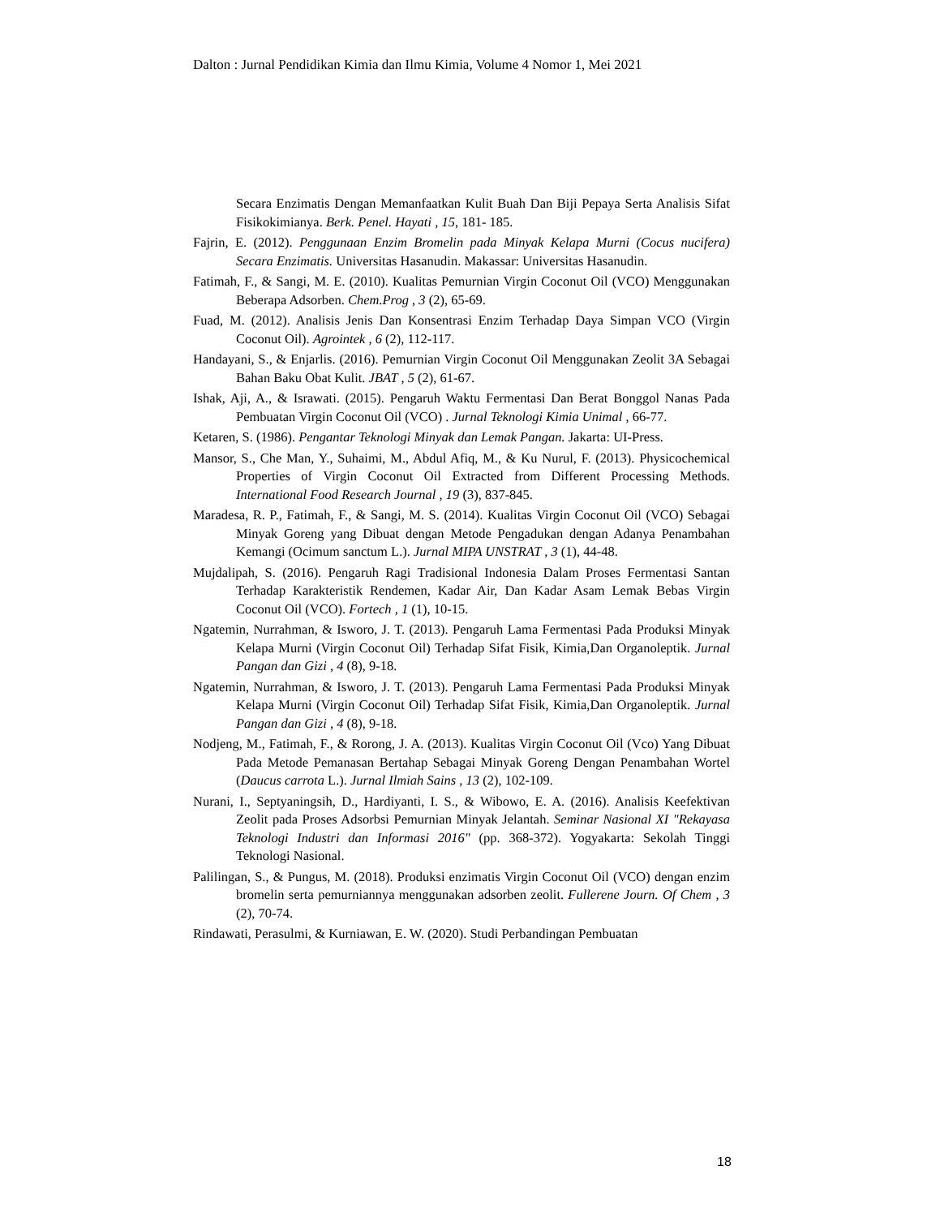Dalton : Jurnal Pendidikan Kimia dan Ilmu Kimia, Volume 4 Nomor 1, Mei 2021
Secara Enzimatis Dengan Memanfaatkan Kulit Buah Dan Biji Pepaya Serta Analisis Sifat Fisikokimianya. Berk. Penel. Hayati , 15, 181- 185.
Fajrin, E. (2012). Penggunaan Enzim Bromelin pada Minyak Kelapa Murni (Cocus nucifera) Secara Enzimatis. Universitas Hasanudin. Makassar: Universitas Hasanudin.
Fatimah, F., & Sangi, M. E. (2010). Kualitas Pemurnian Virgin Coconut Oil (VCO) Menggunakan Beberapa Adsorben. Chem.Prog , 3 (2), 65-69.
Fuad, M. (2012). Analisis Jenis Dan Konsentrasi Enzim Terhadap Daya Simpan VCO (Virgin Coconut Oil). Agrointek , 6 (2), 112-117.
Handayani, S., & Enjarlis. (2016). Pemurnian Virgin Coconut Oil Menggunakan Zeolit 3A Sebagai Bahan Baku Obat Kulit. JBAT , 5 (2), 61-67.
Ishak, Aji, A., & Israwati. (2015). Pengaruh Waktu Fermentasi Dan Berat Bonggol Nanas Pada Pembuatan Virgin Coconut Oil (VCO) . Jurnal Teknologi Kimia Unimal , 66-77.
Ketaren, S. (1986). Pengantar Teknologi Minyak dan Lemak Pangan. Jakarta: UI-Press.
Mansor, S., Che Man, Y., Suhaimi, M., Abdul Afiq, M., & Ku Nurul, F. (2013). Physicochemical Properties of Virgin Coconut Oil Extracted from Different Processing Methods. International Food Research Journal , 19 (3), 837-845.
Maradesa, R. P., Fatimah, F., & Sangi, M. S. (2014). Kualitas Virgin Coconut Oil (VCO) Sebagai Minyak Goreng yang Dibuat dengan Metode Pengadukan dengan Adanya Penambahan Kemangi (Ocimum sanctum L.). Jurnal MIPA UNSTRAT , 3 (1), 44-48.
Mujdalipah, S. (2016). Pengaruh Ragi Tradisional Indonesia Dalam Proses Fermentasi Santan Terhadap Karakteristik Rendemen, Kadar Air, Dan Kadar Asam Lemak Bebas Virgin Coconut Oil (VCO). Fortech , 1 (1), 10-15.
Ngatemin, Nurrahman, & Isworo, J. T. (2013). Pengaruh Lama Fermentasi Pada Produksi Minyak Kelapa Murni (Virgin Coconut Oil) Terhadap Sifat Fisik, Kimia,Dan Organoleptik. Jurnal Pangan dan Gizi , 4 (8), 9-18.
Ngatemin, Nurrahman, & Isworo, J. T. (2013). Pengaruh Lama Fermentasi Pada Produksi Minyak Kelapa Murni (Virgin Coconut Oil) Terhadap Sifat Fisik, Kimia,Dan Organoleptik. Jurnal Pangan dan Gizi , 4 (8), 9-18.
Nodjeng, M., Fatimah, F., & Rorong, J. A. (2013). Kualitas Virgin Coconut Oil (Vco) Yang Dibuat Pada Metode Pemanasan Bertahap Sebagai Minyak Goreng Dengan Penambahan Wortel (Daucus carrota L.). Jurnal Ilmiah Sains , 13 (2), 102-109.
Nurani, I., Septyaningsih, D., Hardiyanti, I. S., & Wibowo, E. A. (2016). Analisis Keefektivan Zeolit pada Proses Adsorbsi Pemurnian Minyak Jelantah. Seminar Nasional XI "Rekayasa Teknologi Industri dan Informasi 2016" (pp. 368-372). Yogyakarta: Sekolah Tinggi Teknologi Nasional.
Palilingan, S., & Pungus, M. (2018). Produksi enzimatis Virgin Coconut Oil (VCO) dengan enzim bromelin serta pemurniannya menggunakan adsorben zeolit. Fullerene Journ. Of Chem , 3 (2), 70-74.
Rindawati, Perasulmi, & Kurniawan, E. W. (2020). Studi Perbandingan Pembuatan
18